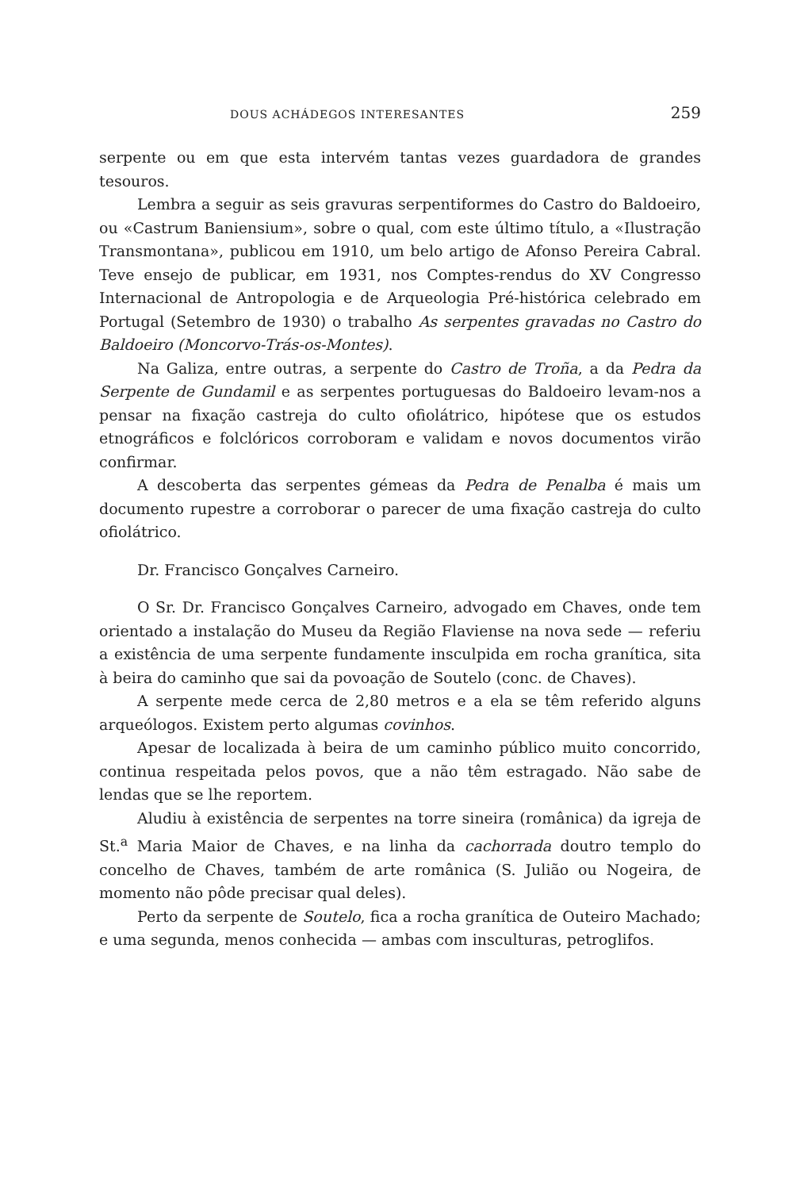DOUS ACHÁDEGOS INTERESANTES 259
serpente ou em que esta intervém tantas vezes guardadora de grandes tesouros.
Lembra a seguir as seis gravuras serpentiformes do Castro do Baldoeiro, ou «Castrum Baniensium», sobre o qual, com este último título, a «Ilustração Transmontana», publicou em 1910, um belo artigo de Afonso Pereira Cabral. Teve ensejo de publicar, em 1931, nos Comptes-rendus do XV Congresso Internacional de Antropologia e de Arqueologia Pré-histórica celebrado em Portugal (Setembro de 1930) o trabalho As serpentes gravadas no Castro do Baldoeiro (Moncorvo-Trás-os-Montes).
Na Galiza, entre outras, a serpente do Castro de Troña, a da Pedra da Serpente de Gundamil e as serpentes portuguesas do Baldoeiro levam-nos a pensar na fixação castreja do culto ofiolátrico, hipótese que os estudos etnográficos e folclóricos corroboram e validam e novos documentos virão confirmar.
A descoberta das serpentes gémeas da Pedra de Penalba é mais um documento rupestre a corroborar o parecer de uma fixação castreja do culto ofiolátrico.
Dr. Francisco Gonçalves Carneiro.
O Sr. Dr. Francisco Gonçalves Carneiro, advogado em Chaves, onde tem orientado a instalação do Museu da Região Flaviense na nova sede — referiu a existência de uma serpente fundamente insculpida em rocha granítica, sita à beira do caminho que sai da povoação de Soutelo (conc. de Chaves).
A serpente mede cerca de 2,80 metros e a ela se têm referido alguns arqueólogos. Existem perto algumas covinhos.
Apesar de localizada à beira de um caminho público muito concorrido, continua respeitada pelos povos, que a não têm estragado. Não sabe de lendas que se lhe reportem.
Aludiu à existência de serpentes na torre sineira (românica) da igreja de St.<sup>a</sup> Maria Maior de Chaves, e na linha da cachorrada doutro templo do concelho de Chaves, também de arte românica (S. Julião ou Nogeira, de momento não pôde precisar qual deles).
Perto da serpente de Soutelo, fica a rocha granítica de Outeiro Machado; e uma segunda, menos conhecida — ambas com insculturas, petroglifos.